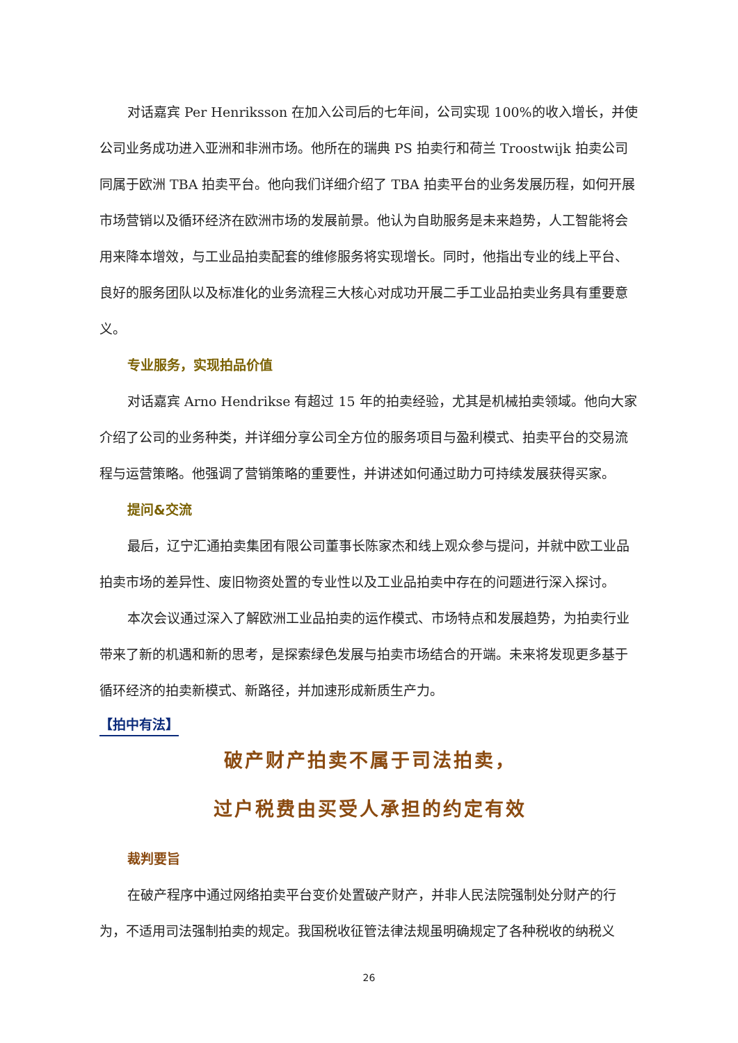对话嘉宾 Per Henriksson 在加入公司后的七年间，公司实现 100%的收入增长，并使公司业务成功进入亚洲和非洲市场。他所在的瑞典 PS 拍卖行和荷兰 Troostwijk 拍卖公司同属于欧洲 TBA 拍卖平台。他向我们详细介绍了 TBA 拍卖平台的业务发展历程，如何开展市场营销以及循环经济在欧洲市场的发展前景。他认为自助服务是未来趋势，人工智能将会用来降本增效，与工业品拍卖配套的维修服务将实现增长。同时，他指出专业的线上平台、良好的服务团队以及标准化的业务流程三大核心对成功开展二手工业品拍卖业务具有重要意义。
专业服务，实现拍品价值
对话嘉宾 Arno Hendrikse 有超过 15 年的拍卖经验，尤其是机械拍卖领域。他向大家介绍了公司的业务种类，并详细分享公司全方位的服务项目与盈利模式、拍卖平台的交易流程与运营策略。他强调了营销策略的重要性，并讲述如何通过助力可持续发展获得买家。
提问&交流
最后，辽宁汇通拍卖集团有限公司董事长陈家杰和线上观众参与提问，并就中欧工业品拍卖市场的差异性、废旧物资处置的专业性以及工业品拍卖中存在的问题进行深入探讨。
本次会议通过深入了解欧洲工业品拍卖的运作模式、市场特点和发展趋势，为拍卖行业带来了新的机遇和新的思考，是探索绿色发展与拍卖市场结合的开端。未来将发现更多基于循环经济的拍卖新模式、新路径，并加速形成新质生产力。
【拍中有法】
破产财产拍卖不属于司法拍卖，
过户税费由买受人承担的约定有效
裁判要旨
在破产程序中通过网络拍卖平台变价处置破产财产，并非人民法院强制处分财产的行为，不适用司法强制拍卖的规定。我国税收征管法律法规虽明确规定了各种税收的纳税义
26